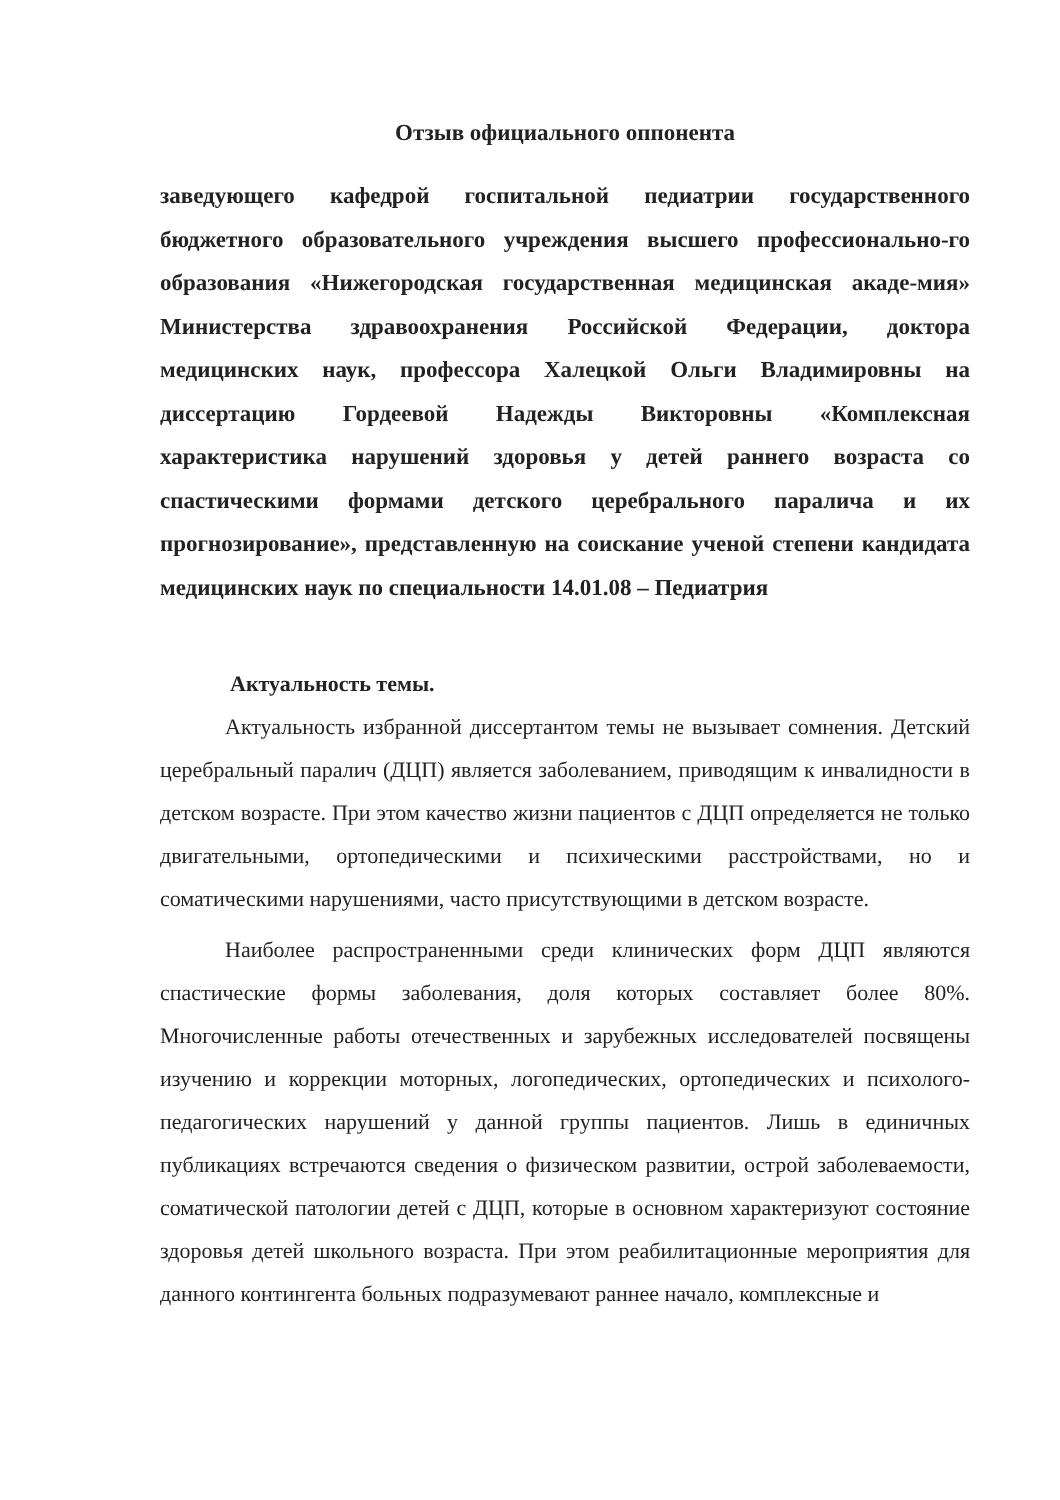Отзыв официального оппонента
заведующего кафедрой госпитальной педиатрии государственного бюджетного образовательного учреждения высшего профессионально-го образования «Нижегородская государственная медицинская акаде-мия» Министерства здравоохранения Российской Федерации, доктора медицинских наук, профессора Халецкой Ольги Владимировны на диссертацию Гордеевой Надежды Викторовны «Комплексная характеристика нарушений здоровья у детей раннего возраста со спастическими формами детского церебрального паралича и их прогнозирование», представленную на соискание ученой степени кандидата медицинских наук по специальности 14.01.08 – Педиатрия
Актуальность темы.
Актуальность избранной диссертантом темы не вызывает сомнения. Детский церебральный паралич (ДЦП) является заболеванием, приводящим к инвалидности в детском возрасте. При этом качество жизни пациентов с ДЦП определяется не только двигательными, ортопедическими и психическими расстройствами, но и соматическими нарушениями, часто присутствующими в детском возрасте.
Наиболее распространенными среди клинических форм ДЦП являются спастические формы заболевания, доля которых составляет более 80%. Многочисленные работы отечественных и зарубежных исследователей посвящены изучению и коррекции моторных, логопедических, ортопедических и психолого-педагогических нарушений у данной группы пациентов. Лишь в единичных публикациях встречаются сведения о физическом развитии, острой заболеваемости, соматической патологии детей с ДЦП, которые в основном характеризуют состояние здоровья детей школьного возраста. При этом реабилитационные мероприятия для данного контингента больных подразумевают раннее начало, комплексные и